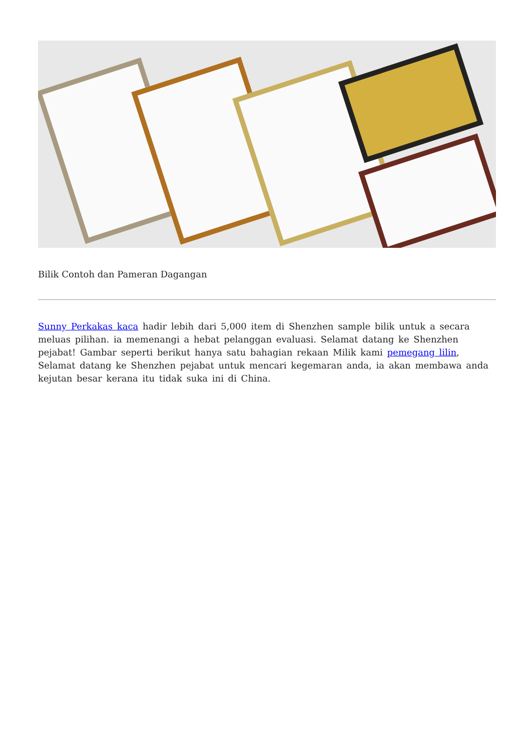Bilik Contoh dan Pameran Dagangan
Sunny Perkakas kaca hadir lebih dari 5,000 item di Shenzhen sample bilik untuk a secara meluas pilihan. ia memenangi a hebat pelanggan evaluasi. Selamat datang ke Shenzhen pejabat! Gambar seperti berikut hanya satu bahagian rekaan Milik kami pemegang lilin, Selamat datang ke Shenzhen pejabat untuk mencari kegemaran anda, ia akan membawa anda kejutan besar kerana itu tidak suka ini di China.